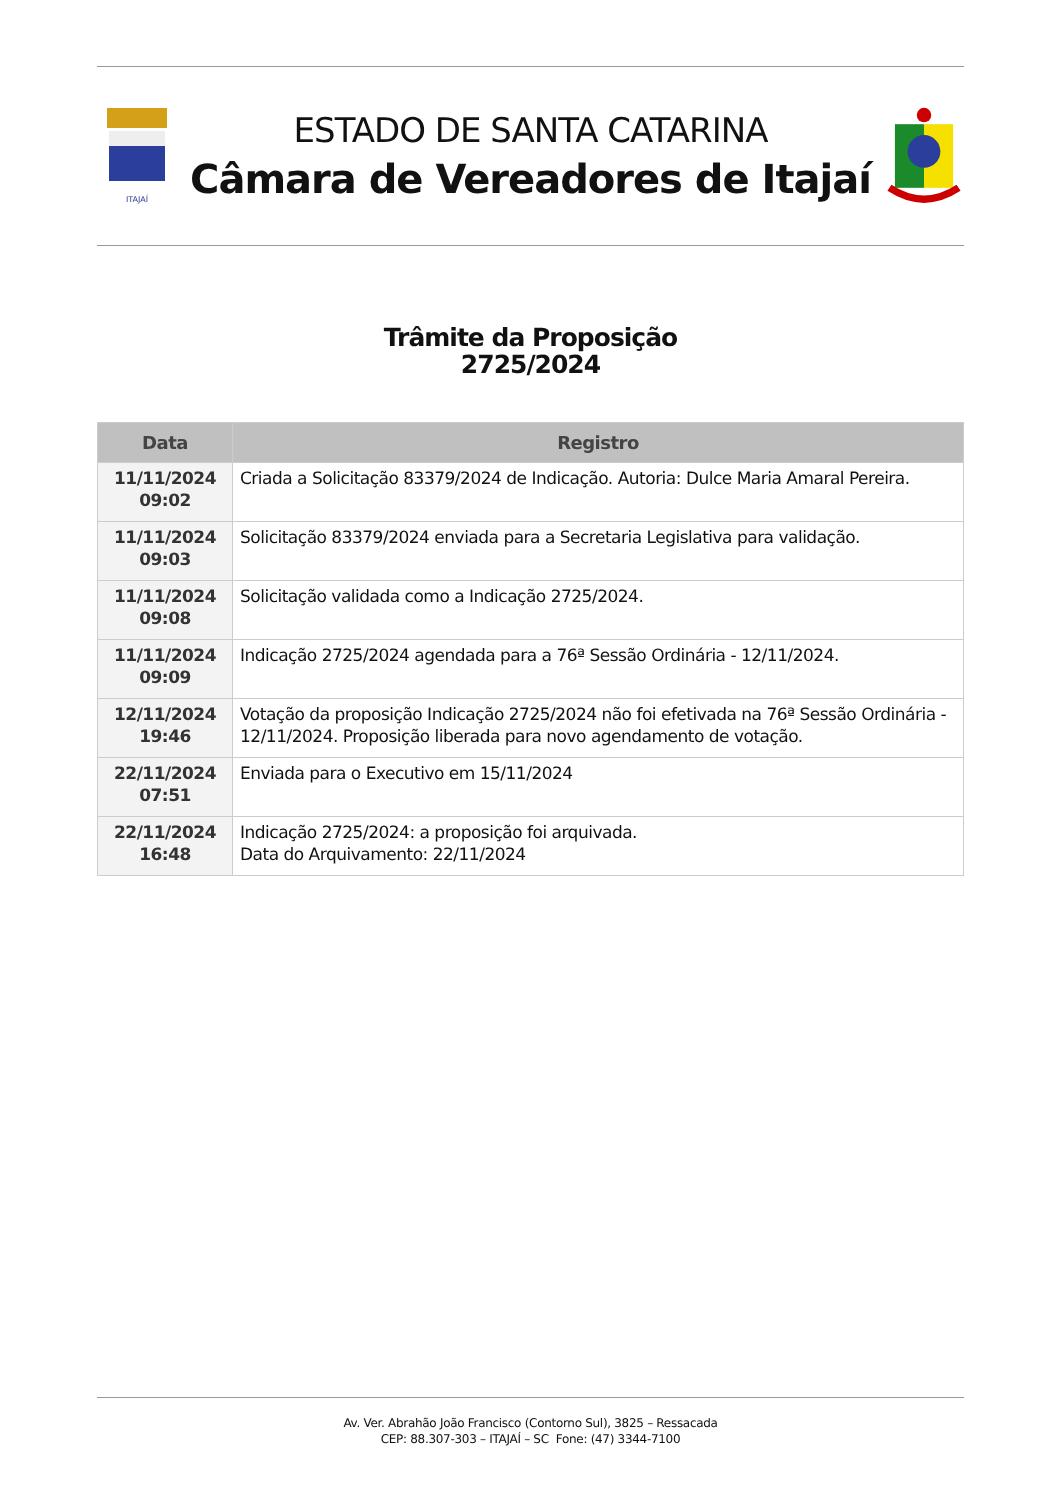ITAJAÍ
ESTADO DE SANTA CATARINA
Câmara de Vereadores de Itajaí
Trâmite da Proposição
2725/2024
| Data | Registro |
| --- | --- |
| 11/11/2024 09:02 | Criada a Solicitação 83379/2024 de Indicação. Autoria: Dulce Maria Amaral Pereira. |
| 11/11/2024 09:03 | Solicitação 83379/2024 enviada para a Secretaria Legislativa para validação. |
| 11/11/2024 09:08 | Solicitação validada como a Indicação 2725/2024. |
| 11/11/2024 09:09 | Indicação 2725/2024 agendada para a 76ª Sessão Ordinária - 12/11/2024. |
| 12/11/2024 19:46 | Votação da proposição Indicação 2725/2024 não foi efetivada na 76ª Sessão Ordinária - 12/11/2024. Proposição liberada para novo agendamento de votação. |
| 22/11/2024 07:51 | Enviada para o Executivo em 15/11/2024 |
| 22/11/2024 16:48 | Indicação 2725/2024: a proposição foi arquivada. Data do Arquivamento: 22/11/2024 |
Av. Ver. Abrahão João Francisco (Contorno Sul), 3825 – Ressacada
CEP: 88.307-303 – ITAJAÍ – SC Fone: (47) 3344-7100